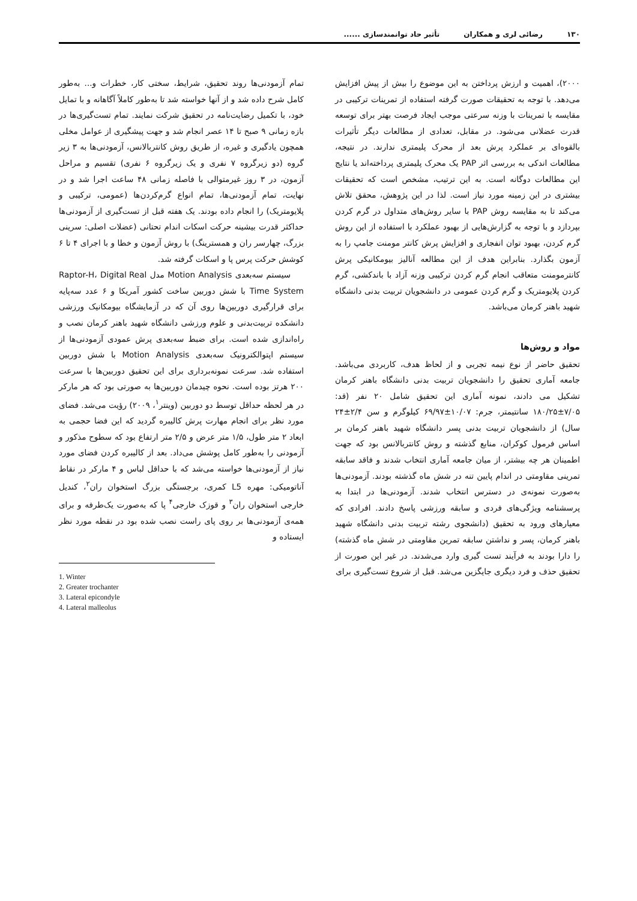۱۳۰ رضائی لری و همکاران تأثیر حاد توانمندسازی ......
۲۰۰۰)، اهمیت و ارزش پرداختن به این موضوع را بیش از پیش افزایش می‌دهد. با توجه به تحقیقات صورت گرفته استفاده از تمرینات ترکیبی در مقایسه با تمرینات با وزنه سرعتی موجب ایجاد فرصت بهتر برای توسعه قدرت عضلانی می‌شود. در مقابل، تعدادی از مطالعات دیگر تأثیرات بالقوه‌ای بر عملکرد پرش بعد از محرک پلیمتری ندارند. در نتیجه، مطالعات اندکی به بررسی اثر PAP یک محرک پلیمتری پرداخته‌اند یا نتایج این مطالعات دوگانه است. به این ترتیب، مشخص است که تحقیقات بیشتری در این زمینه مورد نیاز است. لذا در این پژوهش، محقق تلاش می‌کند تا به مقایسه روش PAP با سایر روش‌های متداول در گرم کردن بپردازد و با توجه به گزارش‌هایی از بهبود عملکرد با استفاده از این روش گرم کردن، بهبود توان انفجاری و افزایش پرش کانتر مومنت جامپ را به آزمون بگذارد. بنابراین هدف از این مطالعه آنالیز بیومکانیکی پرش کانترمومنت متعاقب انجام گرم کردن ترکیبی وزنه آزاد با باندکشی، گرم کردن پلایومتریک و گرم کردن عمومی در دانشجویان تربیت بدنی دانشگاه شهید باهنر کرمان می‌باشد.
مواد و روش‌ها
تحقیق حاضر از نوع نیمه تجربی و از لحاظ هدف، کاربردی می‌باشد. جامعه آماری تحقیق را دانشجویان تربیت بدنی دانشگاه باهنر کرمان تشکیل می دادند، نمونه آماری این تحقیق شامل ۲۰ نفر (قد: ۷/۰۵±۱۸۰/۲۵ سانتیمتر، جرم: ۱۰/۰۷±۶۹/۹۷ کیلوگرم و سن ۲/۴±۲۴ سال) از دانشجویان تربیت بدنی پسر دانشگاه شهید باهنر کرمان بر اساس فرمول کوکران، منابع گذشته و روش کانتربالانس بود که جهت اطمینان هر چه بیشتر، از میان جامعه آماری انتخاب شدند و فاقد سابقه تمرینی مقاومتی در اندام پایین تنه در شش ماه گذشته بودند. آزمودنی‌ها به‌صورت نمونه‌ی در دسترس انتخاب شدند. آزمودنی‌ها در ابتدا به پرسشنامه ویژگی‌های فردی و سابقه ورزشی پاسخ دادند. افرادی که معیارهای ورود به تحقیق (دانشجوی رشته تربیت بدنی دانشگاه شهید باهنر کرمان، پسر و نداشتن سابقه تمرین مقاومتی در شش ماه گذشته) را دارا بودند به فرآیند تست گیری وارد می‌شدند. در غیر این صورت از تحقیق حذف و فرد دیگری جایگزین می‌شد. قبل از شروع تست‌گیری برای
تمام آزمودنی‌ها روند تحقیق، شرایط، سختی کار، خطرات و... به‌طور کامل شرح داده شد و از آنها خواسته شد تا به‌طور کاملاً آگاهانه و با تمایل خود، با تکمیل رضایت‌نامه در تحقیق شرکت نمایند. تمام تست‌گیری‌ها در بازه زمانی ۹ صبح تا ۱۴ عصر انجام شد و جهت پیشگیری از عوامل مخلی همچون یادگیری و غیره، از طریق روش کانتربالانس، آزمودنی‌ها به ۳ زیر گروه (دو زیرگروه ۷ نفری و یک زیرگروه ۶ نفری) تقسیم و مراحل آزمون، در ۳ روز غیرمتوالی با فاصله زمانی ۴۸ ساعت اجرا شد و در نهایت، تمام آزمودنی‌ها، تمام انواع گرم‌کردن‌ها (عمومی، ترکیبی و پلایومتریک) را انجام داده بودند. یک هفته قبل از تست‌گیری از آزمودنی‌ها حداکثر قدرت بیشینه حرکت اسکات اندام تحتانی (عضلات اصلی: سرینی بزرگ، چهارسر ران و همسترینگ) با روش آزمون و خطا و با اجرای ۴ تا ۶ کوشش حرکت پرس پا و اسکات گرفته شد.
سیستم سه‌بعدی Motion Analysis مدل Raptor-H، Digital Real Time System با شش دوربین ساخت کشور آمریکا و ۶ عدد سه‌پایه برای قرارگیری دوربین‌ها روی آن که در آزمایشگاه بیومکانیک ورزشی دانشکده تربیت‌بدنی و علوم ورزشی دانشگاه شهید باهنر کرمان نصب و راه‌اندازی شده است. برای ضبط سه‌بعدی پرش عمودی آزمودنی‌ها از سیستم اپتوالکترونیک سه‌بعدی Motion Analysis با شش دوربین استفاده شد. سرعت نمونه‌برداری برای این تحقیق دوربین‌ها با سرعت ۲۰۰ هرتز بوده است. نحوه چیدمان دوربین‌ها به صورتی بود که هر مارکر در هر لحظه حداقل توسط دو دوربین (وینتر<sup>۱</sup>، ۲۰۰۹) رؤیت می‌شد. فضای مورد نظر برای انجام مهارت پرش کالیبره گردید که این فضا حجمی به ابعاد ۲ متر طول، ۱/۵ متر عرض و ۲/۵ متر ارتفاع بود که سطوح مذکور و آزمودنی را به‌طور کامل پوشش می‌داد. بعد از کالیبره کردن فضای مورد نیاز از آزمودنی‌ها خواسته می‌شد که با حداقل لباس و ۴ مارکر در نقاط آناتومیکی: مهره L5 کمری، برجستگی بزرگ استخوان ران<sup>۲</sup>، کندیل خارجی استخوان ران<sup>۳</sup> و قوزک خارجی<sup>۴</sup> پا که به‌صورت یک‌طرفه و برای همه‌ی آزمودنی‌ها بر روی پای راست نصب شده بود در نقطه مورد نظر ایستاده و
1. Winter
2. Greater trochanter
3. Lateral epicondyle
4. Lateral malleolus